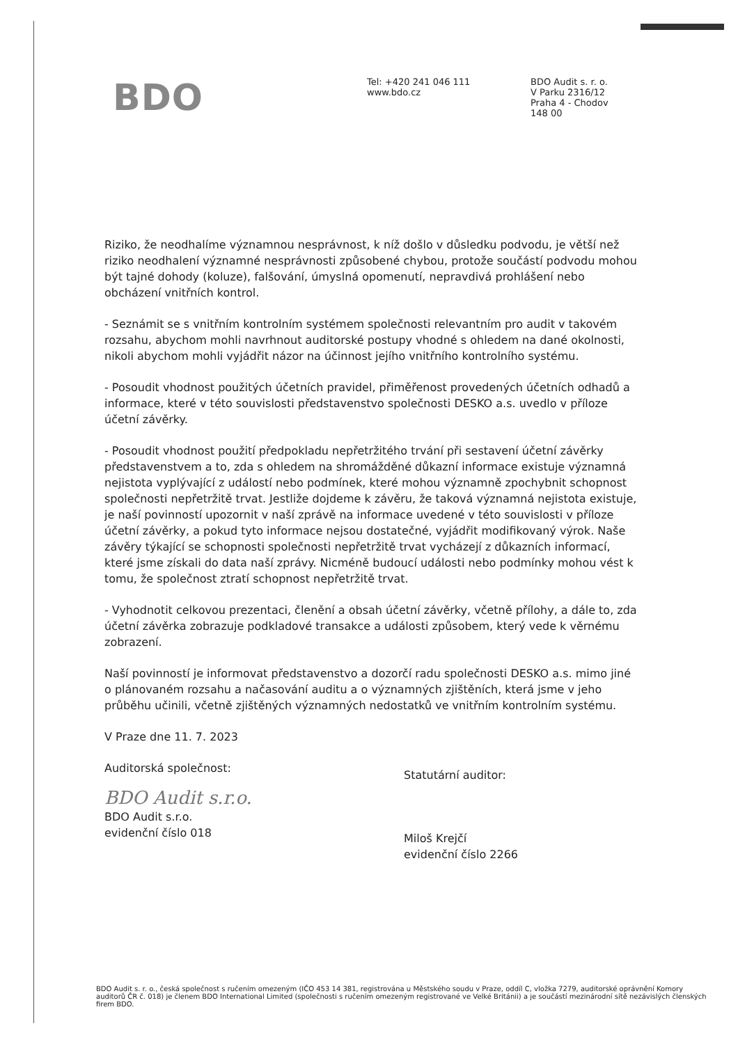BDO
Tel: +420 241 046 111
www.bdo.cz
BDO Audit s. r. o.
V Parku 2316/12
Praha 4 - Chodov
148 00
Riziko, že neodhalíme významnou nesprávnost, k níž došlo v důsledku podvodu, je větší než riziko neodhalení významné nesprávnosti způsobené chybou, protože součástí podvodu mohou být tajné dohody (koluze), falšování, úmyslná opomenutí, nepravdivá prohlášení nebo obcházení vnitřních kontrol.
- Seznámit se s vnitřním kontrolním systémem společnosti relevantním pro audit v takovém rozsahu, abychom mohli navrhnout auditorské postupy vhodné s ohledem na dané okolnosti, nikoli abychom mohli vyjádřit názor na účinnost jejího vnitřního kontrolního systému.
- Posoudit vhodnost použitých účetních pravidel, přiměřenost provedených účetních odhadů a informace, které v této souvislosti představenstvo společnosti DESKO a.s. uvedlo v příloze účetní závěrky.
- Posoudit vhodnost použití předpokladu nepřetržitého trvání při sestavení účetní závěrky představenstvem a to, zda s ohledem na shromážděné důkazní informace existuje významná nejistota vyplývající z událostí nebo podmínek, které mohou významně zpochybnit schopnost společnosti nepřetržitě trvat. Jestliže dojdeme k závěru, že taková významná nejistota existuje, je naší povinností upozornit v naší zprávě na informace uvedené v této souvislosti v příloze účetní závěrky, a pokud tyto informace nejsou dostatečné, vyjádřit modifikovaný výrok. Naše závěry týkající se schopnosti společnosti nepřetržitě trvat vycházejí z důkazních informací, které jsme získali do data naší zprávy. Nicméně budoucí události nebo podmínky mohou vést k tomu, že společnost ztratí schopnost nepřetržitě trvat.
- Vyhodnotit celkovou prezentaci, členění a obsah účetní závěrky, včetně přílohy, a dále to, zda účetní závěrka zobrazuje podkladové transakce a události způsobem, který vede k věrnému zobrazení.
Naší povinností je informovat představenstvo a dozorčí radu společnosti DESKO a.s. mimo jiné o plánovaném rozsahu a načasování auditu a o významných zjištěních, která jsme v jeho průběhu učinili, včetně zjištěných významných nedostatků ve vnitřním kontrolním systému.
V Praze dne 11. 7. 2023
Auditorská společnost:
BDO Audit s.r.o.
BDO Audit s.r.o.
evidenční číslo 018
Statutární auditor:
Miloš Krejčí
evidenční číslo 2266
BDO Audit s. r. o., česká společnost s ručením omezeným (IČO 453 14 381, registrována u Městského soudu v Praze, oddíl C, vložka 7279, auditorské oprávnění Komory auditorů ČR č. 018) je členem BDO International Limited (společnosti s ručením omezeným registrované ve Velké Británii) a je součástí mezinárodní sítě nezávislých členských firem BDO.